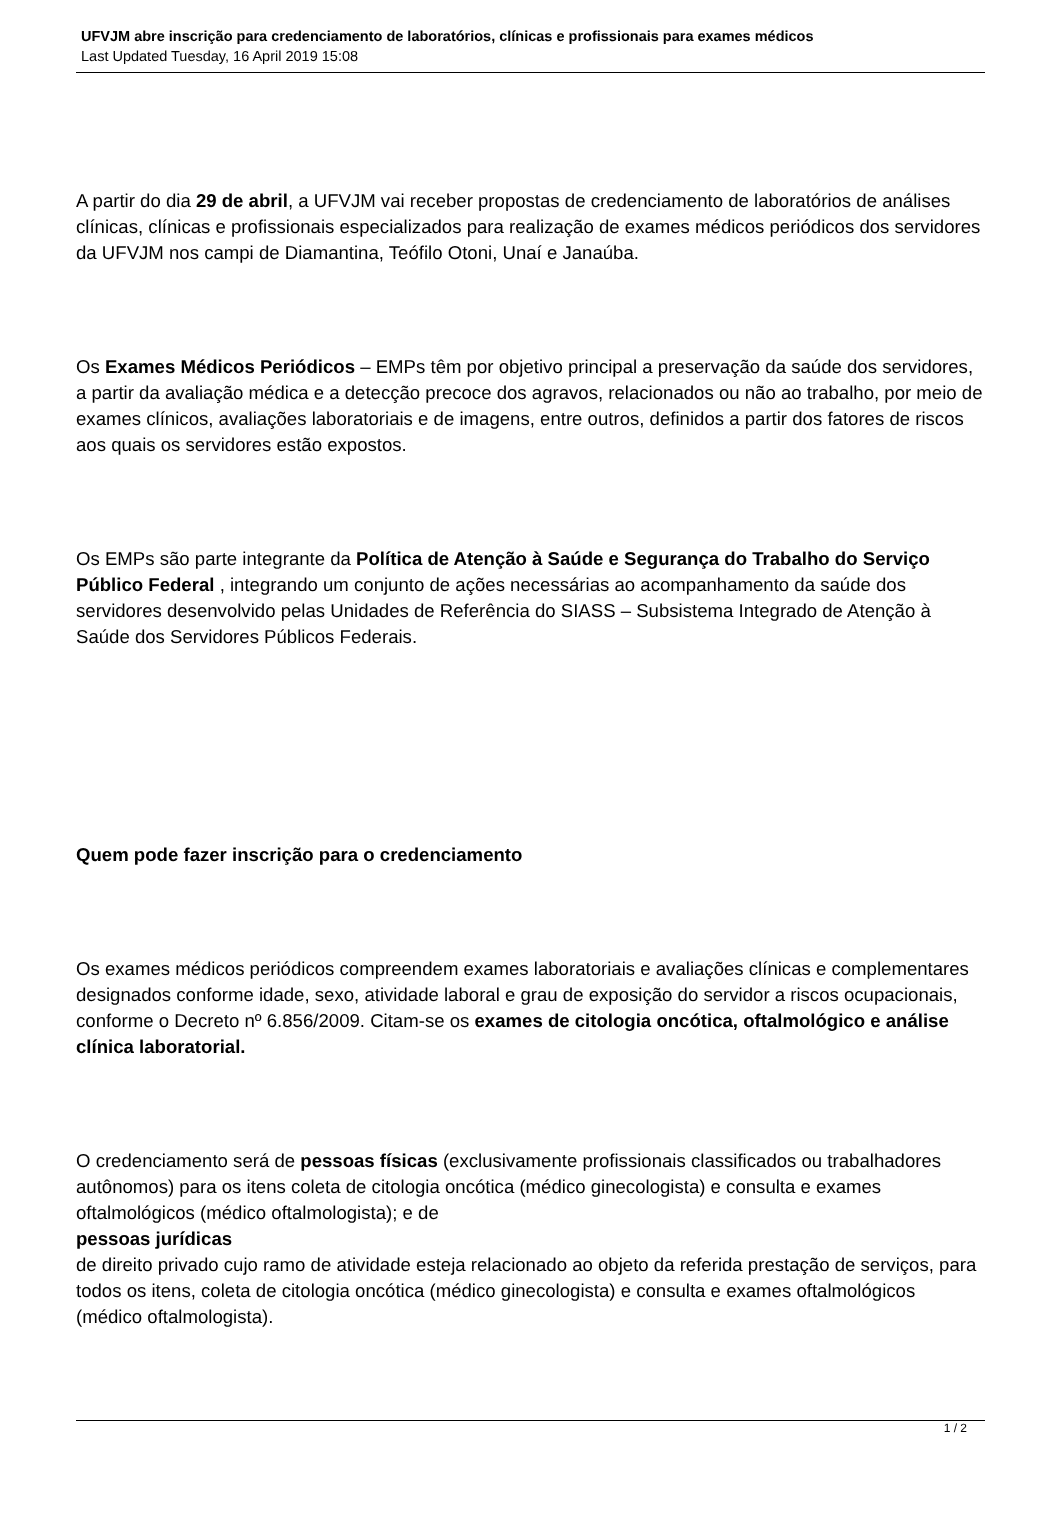UFVJM abre inscrição para credenciamento de laboratórios, clínicas e profissionais para exames médicos
Last Updated Tuesday, 16 April 2019 15:08
A partir do dia 29 de abril, a UFVJM vai receber propostas de credenciamento de laboratórios de análises clínicas, clínicas e profissionais especializados para realização de exames médicos periódicos dos servidores da UFVJM nos campi de Diamantina, Teófilo Otoni, Unaí e Janaúba.
Os Exames Médicos Periódicos – EMPs têm por objetivo principal a preservação da saúde dos servidores, a partir da avaliação médica e a detecção precoce dos agravos, relacionados ou não ao trabalho, por meio de exames clínicos, avaliações laboratoriais e de imagens, entre outros, definidos a partir dos fatores de riscos aos quais os servidores estão expostos.
Os EMPs são parte integrante da Política de Atenção à Saúde e Segurança do Trabalho do Serviço Público Federal , integrando um conjunto de ações necessárias ao acompanhamento da saúde dos servidores desenvolvido pelas Unidades de Referência do SIASS – Subsistema Integrado de Atenção à Saúde dos Servidores Públicos Federais.
Quem pode fazer inscrição para o credenciamento
Os exames médicos periódicos compreendem exames laboratoriais e avaliações clínicas e complementares designados conforme idade, sexo, atividade laboral e grau de exposição do servidor a riscos ocupacionais, conforme o Decreto nº 6.856/2009. Citam-se os exames de citologia oncótica, oftalmológico e análise clínica laboratorial.
O credenciamento será de pessoas físicas (exclusivamente profissionais classificados ou trabalhadores autônomos) para os itens coleta de citologia oncótica (médico ginecologista) e consulta e exames oftalmológicos (médico oftalmologista); e de
pessoas jurídicas
de direito privado cujo ramo de atividade esteja relacionado ao objeto da referida prestação de serviços, para todos os itens, coleta de citologia oncótica (médico ginecologista) e consulta e exames oftalmológicos (médico oftalmologista).
1 / 2